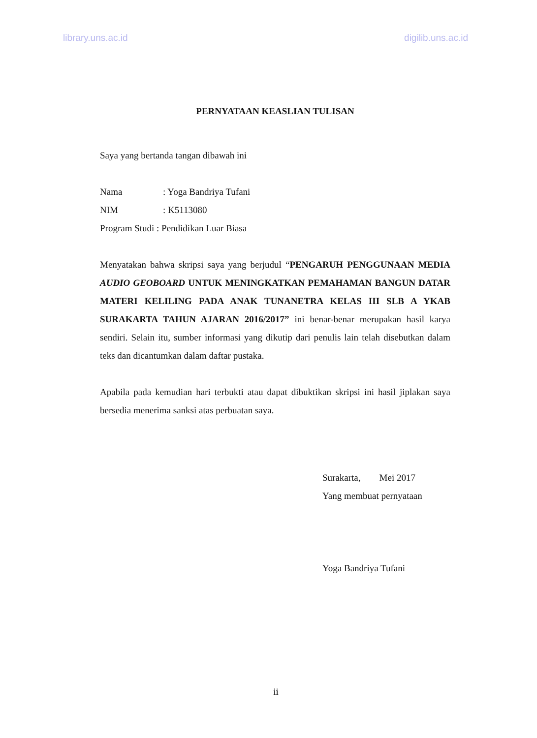library.uns.ac.id digilib.uns.ac.id
PERNYATAAN KEASLIAN TULISAN
Saya yang bertanda tangan dibawah ini
Nama: Yoga Bandriya Tufani
NIM: K5113080
Program Studi : Pendidikan Luar Biasa
Menyatakan bahwa skripsi saya yang berjudul “PENGARUH PENGGUNAAN MEDIA AUDIO GEOBOARD UNTUK MENINGKATKAN PEMAHAMAN BANGUN DATAR MATERI KELILING PADA ANAK TUNANETRA KELAS III SLB A YKAB SURAKARTA TAHUN AJARAN 2016/2017” ini benar-benar merupakan hasil karya sendiri. Selain itu, sumber informasi yang dikutip dari penulis lain telah disebutkan dalam teks dan dicantumkan dalam daftar pustaka.
Apabila pada kemudian hari terbukti atau dapat dibuktikan skripsi ini hasil jiplakan saya bersedia menerima sanksi atas perbuatan saya.
Surakarta, Mei 2017
Yang membuat pernyataan
Yoga Bandriya Tufani
ii